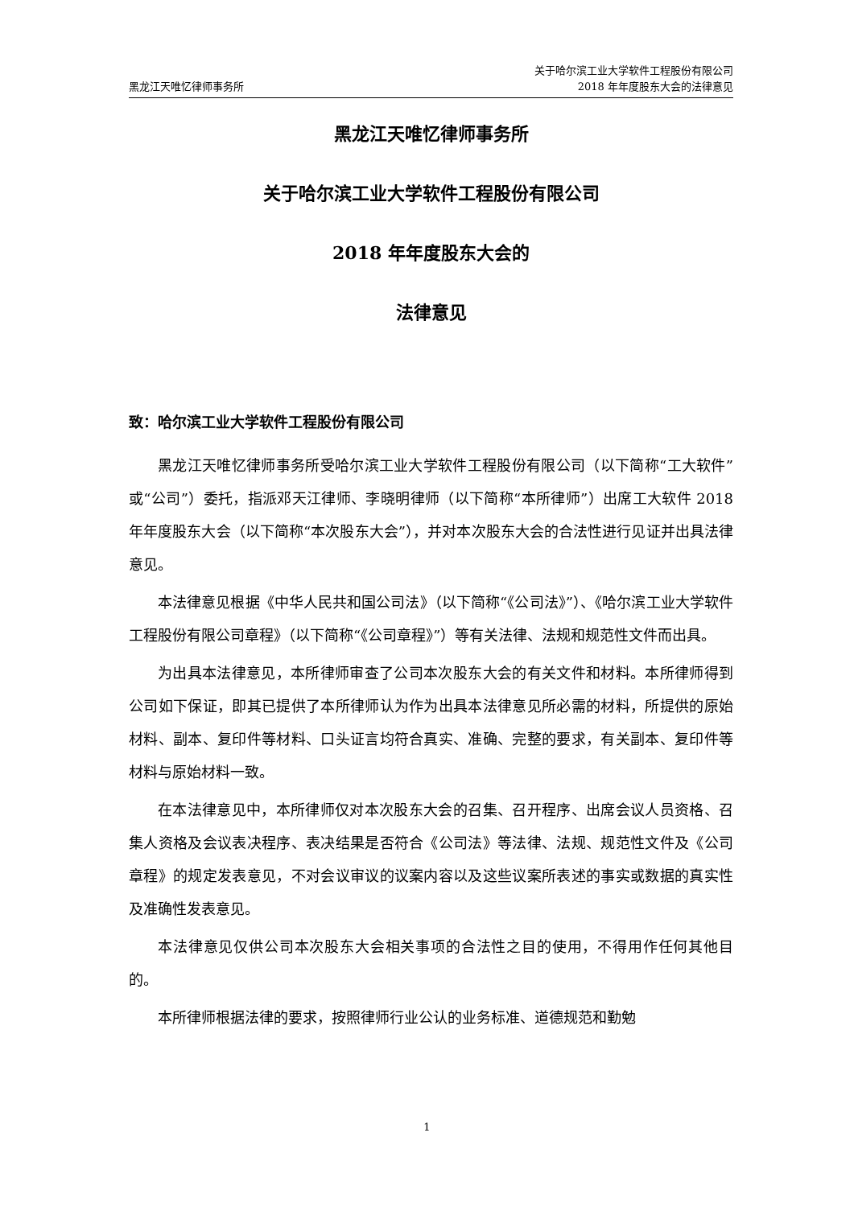黑龙江天唯忆律师事务所
关于哈尔滨工业大学软件工程股份有限公司
2018 年年度股东大会的法律意见
黑龙江天唯忆律师事务所
关于哈尔滨工业大学软件工程股份有限公司
2018 年年度股东大会的
法律意见
致：哈尔滨工业大学软件工程股份有限公司
黑龙江天唯忆律师事务所受哈尔滨工业大学软件工程股份有限公司（以下简称“工大软件”或“公司”）委托，指派邓天江律师、李晓明律师（以下简称“本所律师”）出席工大软件 2018 年年度股东大会（以下简称“本次股东大会”），并对本次股东大会的合法性进行见证并出具法律意见。
本法律意见根据《中华人民共和国公司法》（以下简称“《公司法》”）、《哈尔滨工业大学软件工程股份有限公司章程》（以下简称“《公司章程》”）等有关法律、法规和规范性文件而出具。
为出具本法律意见，本所律师审查了公司本次股东大会的有关文件和材料。本所律师得到公司如下保证，即其已提供了本所律师认为作为出具本法律意见所必需的材料，所提供的原始材料、副本、复印件等材料、口头证言均符合真实、准确、完整的要求，有关副本、复印件等材料与原始材料一致。
在本法律意见中，本所律师仅对本次股东大会的召集、召开程序、出席会议人员资格、召集人资格及会议表决程序、表决结果是否符合《公司法》等法律、法规、规范性文件及《公司章程》的规定发表意见，不对会议审议的议案内容以及这些议案所表述的事实或数据的真实性及准确性发表意见。
本法律意见仅供公司本次股东大会相关事项的合法性之目的使用，不得用作任何其他目的。
本所律师根据法律的要求，按照律师行业公认的业务标准、道德规范和勤勉
1